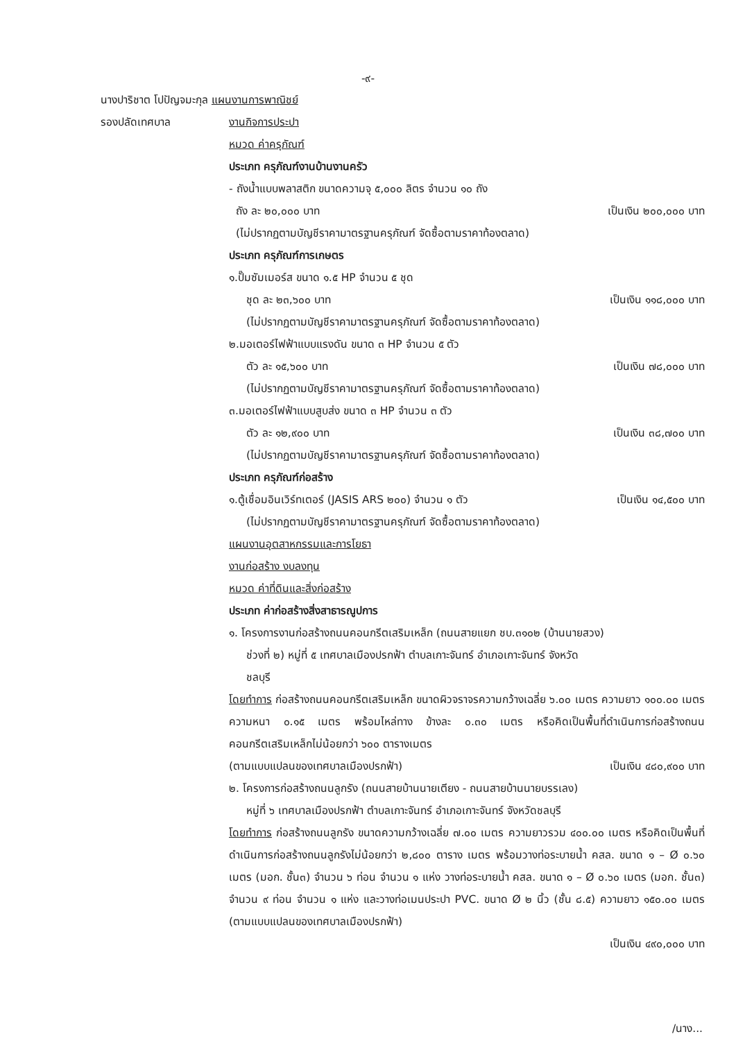-๙-
นางปาริชาต โปปัญจมะกุล แผนงานการพาณิชย์
รองปลัดเทศบาล งานกิจการประปา
หมวด ค่าครุภัณฑ์
ประเภท ครุภัณฑ์งานบ้านงานครัว
- ถังน้ำแบบพลาสติก ขนาดความจุ ๕,๐๐๐ ลิตร จำนวน ๑๐ ถัง
ถัง ละ ๒๐,๐๐๐ บาท เป็นเงิน ๒๐๐,๐๐๐ บาท
(ไม่ปรากฏตามบัญชีราคามาตรฐานครุภัณฑ์ จัดซื้อตามราคาท้องตลาด)
ประเภท ครุภัณฑ์การเกษตร
๑.ปั๊มซัมเมอร์ส ขนาด ๑.๕ HP จำนวน ๕ ชุด
ชุด ละ ๒๓,๖๐๐ บาท เป็นเงิน ๑๑๘,๐๐๐ บาท
(ไม่ปรากฏตามบัญชีราคามาตรฐานครุภัณฑ์ จัดซื้อตามราคาท้องตลาด)
๒.มอเตอร์ไฟฟ้าแบบแรงดัน ขนาด ๓ HP จำนวน ๕ ตัว
ตัว ละ ๑๕,๖๐๐ บาท เป็นเงิน ๗๘,๐๐๐ บาท
(ไม่ปรากฏตามบัญชีราคามาตรฐานครุภัณฑ์ จัดซื้อตามราคาท้องตลาด)
๓.มอเตอร์ไฟฟ้าแบบสูบส่ง ขนาด ๓ HP จำนวน ๓ ตัว
ตัว ละ ๑๒,๙๐๐ บาท เป็นเงิน ๓๘,๗๐๐ บาท
(ไม่ปรากฏตามบัญชีราคามาตรฐานครุภัณฑ์ จัดซื้อตามราคาท้องตลาด)
ประเภท ครุภัณฑ์ก่อสร้าง
๑.ตู้เชื่อมอินเวิร์ทเตอร์ (JASIS ARS ๒๐๐) จำนวน ๑ ตัว เป็นเงิน ๑๔,๕๐๐ บาท
(ไม่ปรากฏตามบัญชีราคามาตรฐานครุภัณฑ์ จัดซื้อตามราคาท้องตลาด)
แผนงานอุตสาหกรรมและการโยธา
งานก่อสร้าง งบลงทุน
หมวด ค่าที่ดินและสิ่งก่อสร้าง
ประเภท ค่าก่อสร้างสิ่งสาธารณูปการ
๑. โครงการงานก่อสร้างถนนคอนกรีตเสริมเหล็ก (ถนนสายแยก ชบ.๓๑๐๒ (บ้านนายสวง)
ช่วงที่ ๒) หมู่ที่ ๕ เทศบาลเมืองปรกฟ้า ตำบลเกาะจันทร์ อำเภอเกาะจันทร์ จังหวัด
ชลบุรี
โดยทำการ ก่อสร้างถนนคอนกรีตเสริมเหล็ก ขนาดผิวจราจรความกว้างเฉลี่ย ๖.๐๐ เมตร ความยาว ๑๐๐.๐๐ เมตร ความหนา ๐.๑๕ เมตร พร้อมไหล่ทาง ข้างละ ๐.๓๐ เมตร หรือคิดเป็นพื้นที่ดำเนินการก่อสร้างถนนคอนกรีตเสริมเหล็กไม่น้อยกว่า ๖๐๐ ตารางเมตร
(ตามแบบแปลนของเทศบาลเมืองปรกฟ้า) เป็นเงิน ๔๘๐,๙๐๐ บาท
๒. โครงการก่อสร้างถนนลูกรัง (ถนนสายบ้านนายเตียง - ถนนสายบ้านนายบรรเลง)
หมู่ที่ ๖ เทศบาลเมืองปรกฟ้า ตำบลเกาะจันทร์ อำเภอเกาะจันทร์ จังหวัดชลบุรี
โดยทำการ ก่อสร้างถนนลูกรัง ขนาดความกว้างเฉลี่ย ๗.๐๐ เมตร ความยาวรวม ๔๐๐.๐๐ เมตร หรือคิดเป็นพื้นที่ดำเนินการก่อสร้างถนนลูกรังไม่น้อยกว่า ๒,๘๐๐ ตาราง เมตร พร้อมวางท่อระบายน้ำ คสล. ขนาด ๑ – Ø ๐.๖๐ เมตร (มอก. ชั้น๓) จำนวน ๖ ท่อน จำนวน ๑ แห่ง วางท่อระบายน้ำ คสล. ขนาด ๑ – Ø ๐.๖๐ เมตร (มอก. ชั้น๓) จำนวน ๙ ท่อน จำนวน ๑ แห่ง และวางท่อเมนประปา PVC. ขนาด Ø ๒ นิ้ว (ชั้น ๘.๕) ความยาว ๑๕๐.๐๐ เมตร (ตามแบบแปลนของเทศบาลเมืองปรกฟ้า)
เป็นเงิน ๔๙๐,๐๐๐ บาท
/นาง...